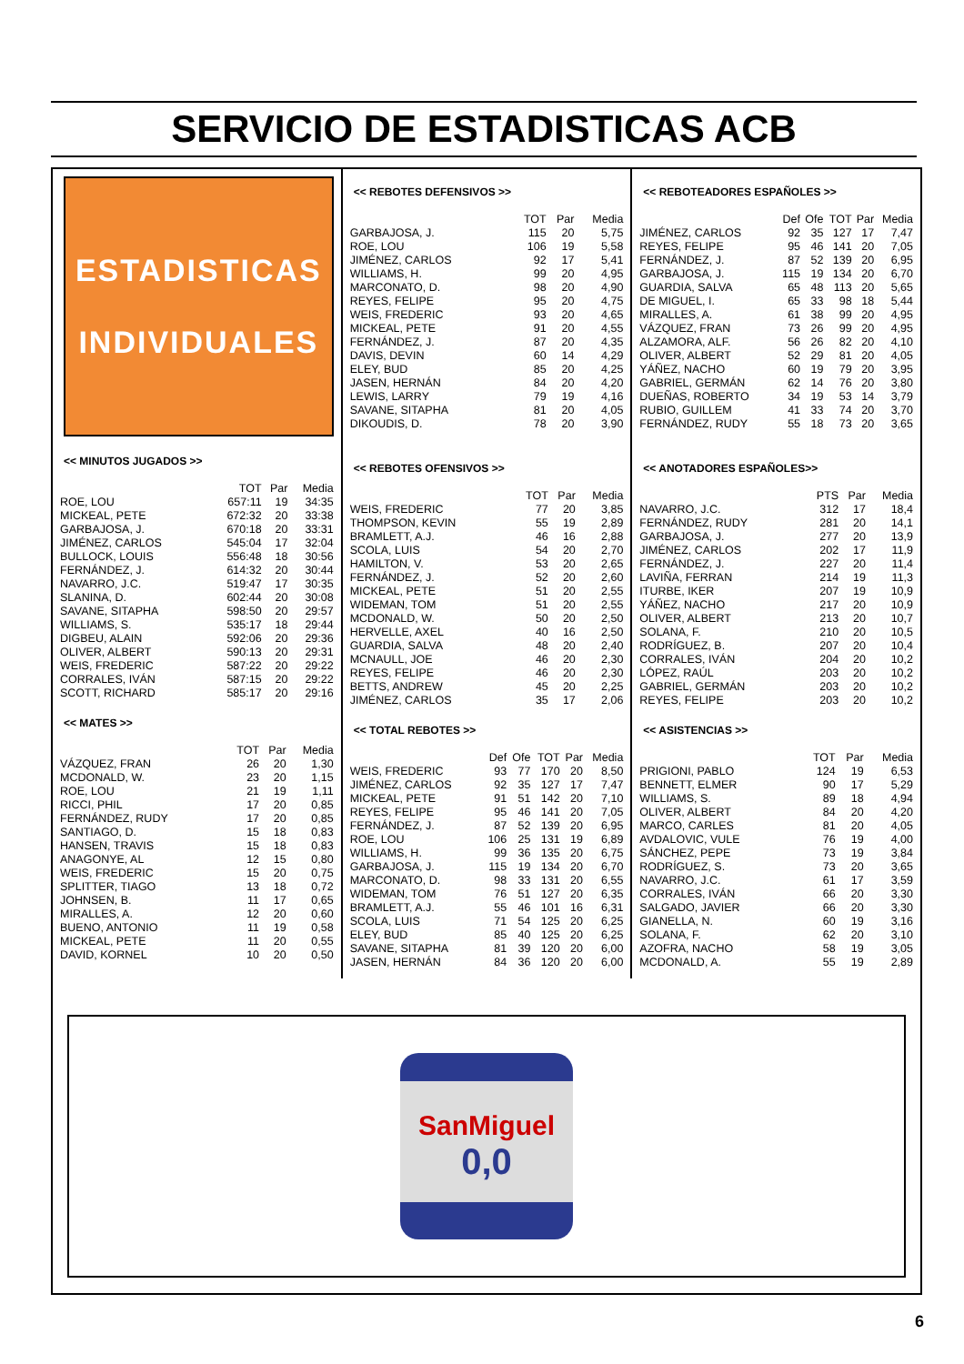SERVICIO DE ESTADISTICAS ACB
ESTADISTICAS
INDIVIDUALES
<< MINUTOS JUGADOS >>
| | TOT | Par | Media |
| --- | --- | --- | --- |
| ROE, LOU | 657:11 | 19 | 34:35 |
| MICKEAL, PETE | 672:32 | 20 | 33:38 |
| GARBAJOSA, J. | 670:18 | 20 | 33:31 |
| JIMÉNEZ, CARLOS | 545:04 | 17 | 32:04 |
| BULLOCK, LOUIS | 556:48 | 18 | 30:56 |
| FERNÁNDEZ, J. | 614:32 | 20 | 30:44 |
| NAVARRO, J.C. | 519:47 | 17 | 30:35 |
| SLANINA, D. | 602:44 | 20 | 30:08 |
| SAVANE, SITAPHA | 598:50 | 20 | 29:57 |
| WILLIAMS, S. | 535:17 | 18 | 29:44 |
| DIGBEU, ALAIN | 592:06 | 20 | 29:36 |
| OLIVER, ALBERT | 590:13 | 20 | 29:31 |
| WEIS, FREDERIC | 587:22 | 20 | 29:22 |
| CORRALES, IVÁN | 587:15 | 20 | 29:22 |
| SCOTT, RICHARD | 585:17 | 20 | 29:16 |
<< MATES >>
| | TOT | Par | Media |
| --- | --- | --- | --- |
| VÁZQUEZ, FRAN | 26 | 20 | 1,30 |
| MCDONALD, W. | 23 | 20 | 1,15 |
| ROE, LOU | 21 | 19 | 1,11 |
| RICCI, PHIL | 17 | 20 | 0,85 |
| FERNÁNDEZ, RUDY | 17 | 20 | 0,85 |
| SANTIAGO, D. | 15 | 18 | 0,83 |
| HANSEN, TRAVIS | 15 | 18 | 0,83 |
| ANAGONYE, AL | 12 | 15 | 0,80 |
| WEIS, FREDERIC | 15 | 20 | 0,75 |
| SPLITTER, TIAGO | 13 | 18 | 0,72 |
| JOHNSEN, B. | 11 | 17 | 0,65 |
| MIRALLES, A. | 12 | 20 | 0,60 |
| BUENO, ANTONIO | 11 | 19 | 0,58 |
| MICKEAL, PETE | 11 | 20 | 0,55 |
| DAVID, KORNEL | 10 | 20 | 0,50 |
<< REBOTES DEFENSIVOS >>
| | TOT | Par | Media |
| --- | --- | --- | --- |
| GARBAJOSA, J. | 115 | 20 | 5,75 |
| ROE, LOU | 106 | 19 | 5,58 |
| JIMÉNEZ, CARLOS | 92 | 17 | 5,41 |
| WILLIAMS, H. | 99 | 20 | 4,95 |
| MARCONATO, D. | 98 | 20 | 4,90 |
| REYES, FELIPE | 95 | 20 | 4,75 |
| WEIS, FREDERIC | 93 | 20 | 4,65 |
| MICKEAL, PETE | 91 | 20 | 4,55 |
| FERNÁNDEZ, J. | 87 | 20 | 4,35 |
| DAVIS, DEVIN | 60 | 14 | 4,29 |
| ELEY, BUD | 85 | 20 | 4,25 |
| JASEN, HERNÁN | 84 | 20 | 4,20 |
| LEWIS, LARRY | 79 | 19 | 4,16 |
| SAVANE, SITAPHA | 81 | 20 | 4,05 |
| DIKOUDIS, D. | 78 | 20 | 3,90 |
<< REBOTES OFENSIVOS >>
| | TOT | Par | Media |
| --- | --- | --- | --- |
| WEIS, FREDERIC | 77 | 20 | 3,85 |
| THOMPSON, KEVIN | 55 | 19 | 2,89 |
| BRAMLETT, A.J. | 46 | 16 | 2,88 |
| SCOLA, LUIS | 54 | 20 | 2,70 |
| HAMILTON, V. | 53 | 20 | 2,65 |
| FERNÁNDEZ, J. | 52 | 20 | 2,60 |
| MICKEAL, PETE | 51 | 20 | 2,55 |
| WIDEMAN, TOM | 51 | 20 | 2,55 |
| MCDONALD, W. | 50 | 20 | 2,50 |
| HERVELLE, AXEL | 40 | 16 | 2,50 |
| GUARDIA, SALVA | 48 | 20 | 2,40 |
| MCNAULL, JOE | 46 | 20 | 2,30 |
| REYES, FELIPE | 46 | 20 | 2,30 |
| BETTS, ANDREW | 45 | 20 | 2,25 |
| JIMÉNEZ, CARLOS | 35 | 17 | 2,06 |
<< TOTAL REBOTES >>
| | Def | Ofe | TOT | Par | Media |
| --- | --- | --- | --- | --- | --- |
| WEIS, FREDERIC | 93 | 77 | 170 | 20 | 8,50 |
| JIMÉNEZ, CARLOS | 92 | 35 | 127 | 17 | 7,47 |
| MICKEAL, PETE | 91 | 51 | 142 | 20 | 7,10 |
| REYES, FELIPE | 95 | 46 | 141 | 20 | 7,05 |
| FERNÁNDEZ, J. | 87 | 52 | 139 | 20 | 6,95 |
| ROE, LOU | 106 | 25 | 131 | 19 | 6,89 |
| WILLIAMS, H. | 99 | 36 | 135 | 20 | 6,75 |
| GARBAJOSA, J. | 115 | 19 | 134 | 20 | 6,70 |
| MARCONATO, D. | 98 | 33 | 131 | 20 | 6,55 |
| WIDEMAN, TOM | 76 | 51 | 127 | 20 | 6,35 |
| BRAMLETT, A.J. | 55 | 46 | 101 | 16 | 6,31 |
| SCOLA, LUIS | 71 | 54 | 125 | 20 | 6,25 |
| ELEY, BUD | 85 | 40 | 125 | 20 | 6,25 |
| SAVANE, SITAPHA | 81 | 39 | 120 | 20 | 6,00 |
| JASEN, HERNÁN | 84 | 36 | 120 | 20 | 6,00 |
<< REBOTEADORES ESPAÑOLES >>
| | Def | Ofe | TOT | Par | Media |
| --- | --- | --- | --- | --- | --- |
| JIMÉNEZ, CARLOS | 92 | 35 | 127 | 17 | 7,47 |
| REYES, FELIPE | 95 | 46 | 141 | 20 | 7,05 |
| FERNÁNDEZ, J. | 87 | 52 | 139 | 20 | 6,95 |
| GARBAJOSA, J. | 115 | 19 | 134 | 20 | 6,70 |
| GUARDIA, SALVA | 65 | 48 | 113 | 20 | 5,65 |
| DE MIGUEL, I. | 65 | 33 | 98 | 18 | 5,44 |
| MIRALLES, A. | 61 | 38 | 99 | 20 | 4,95 |
| VÁZQUEZ, FRAN | 73 | 26 | 99 | 20 | 4,95 |
| ALZAMORA, ALF. | 56 | 26 | 82 | 20 | 4,10 |
| OLIVER, ALBERT | 52 | 29 | 81 | 20 | 4,05 |
| YÁÑEZ, NACHO | 60 | 19 | 79 | 20 | 3,95 |
| GABRIEL, GERMÁN | 62 | 14 | 76 | 20 | 3,80 |
| DUEÑAS, ROBERTO | 34 | 19 | 53 | 14 | 3,79 |
| RUBIO, GUILLEM | 41 | 33 | 74 | 20 | 3,70 |
| FERNÁNDEZ, RUDY | 55 | 18 | 73 | 20 | 3,65 |
<< ANOTADORES ESPAÑOLES>>
| | PTS | Par | Media |
| --- | --- | --- | --- |
| NAVARRO, J.C. | 312 | 17 | 18,4 |
| FERNÁNDEZ, RUDY | 281 | 20 | 14,1 |
| GARBAJOSA, J. | 277 | 20 | 13,9 |
| JIMÉNEZ, CARLOS | 202 | 17 | 11,9 |
| FERNÁNDEZ, J. | 227 | 20 | 11,4 |
| LAVIÑA, FERRAN | 214 | 19 | 11,3 |
| ITURBE, IKER | 207 | 19 | 10,9 |
| YÁÑEZ, NACHO | 217 | 20 | 10,9 |
| OLIVER, ALBERT | 213 | 20 | 10,7 |
| SOLANA, F. | 210 | 20 | 10,5 |
| RODRÍGUEZ, B. | 207 | 20 | 10,4 |
| CORRALES, IVÁN | 204 | 20 | 10,2 |
| LÓPEZ, RAÚL | 203 | 20 | 10,2 |
| GABRIEL, GERMÁN | 203 | 20 | 10,2 |
| REYES, FELIPE | 203 | 20 | 10,2 |
<< ASISTENCIAS >>
| | TOT | Par | Media |
| --- | --- | --- | --- |
| PRIGIONI, PABLO | 124 | 19 | 6,53 |
| BENNETT, ELMER | 90 | 17 | 5,29 |
| WILLIAMS, S. | 89 | 18 | 4,94 |
| OLIVER, ALBERT | 84 | 20 | 4,20 |
| MARCO, CARLES | 81 | 20 | 4,05 |
| AVDALOVIC, VULE | 76 | 19 | 4,00 |
| SÁNCHEZ, PEPE | 73 | 19 | 3,84 |
| RODRÍGUEZ, S. | 73 | 20 | 3,65 |
| NAVARRO, J.C. | 61 | 17 | 3,59 |
| CORRALES, IVÁN | 66 | 20 | 3,30 |
| SALGADO, JAVIER | 66 | 20 | 3,30 |
| GIANELLA, N. | 60 | 19 | 3,16 |
| SOLANA, F. | 62 | 20 | 3,10 |
| AZOFRA, NACHO | 58 | 19 | 3,05 |
| MCDONALD, A. | 55 | 19 | 2,89 |
SanMiguel
0,0
6